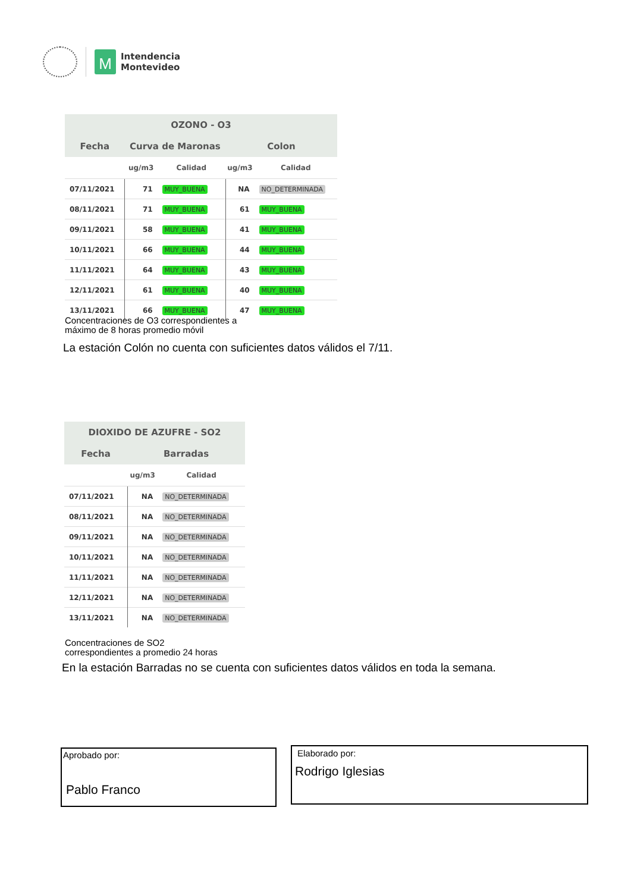M
Intendencia
Montevideo
| OZONO - O3 | | | | |
| --- | --- | --- | --- | --- |
| Fecha | Curva de Maronas | | Colon | |
| | ug/m3 | Calidad | ug/m3 | Calidad |
| 07/11/2021 | 71 | MUY_BUENA | NA | NO_DETERMINADA |
| 08/11/2021 | 71 | MUY_BUENA | 61 | MUY_BUENA |
| 09/11/2021 | 58 | MUY_BUENA | 41 | MUY_BUENA |
| 10/11/2021 | 66 | MUY_BUENA | 44 | MUY_BUENA |
| 11/11/2021 | 64 | MUY_BUENA | 43 | MUY_BUENA |
| 12/11/2021 | 61 | MUY_BUENA | 40 | MUY_BUENA |
| 13/11/2021 | 66 | MUY_BUENA | 47 | MUY_BUENA |
Concentraciones de O3 correspondientes a
máximo de 8 horas promedio móvil
La estación Colón no cuenta con suficientes datos válidos el 7/11.
| DIOXIDO DE AZUFRE - SO2 | | |
| --- | --- | --- |
| Fecha | Barradas | |
| | ug/m3 | Calidad |
| 07/11/2021 | NA | NO_DETERMINADA |
| 08/11/2021 | NA | NO_DETERMINADA |
| 09/11/2021 | NA | NO_DETERMINADA |
| 10/11/2021 | NA | NO_DETERMINADA |
| 11/11/2021 | NA | NO_DETERMINADA |
| 12/11/2021 | NA | NO_DETERMINADA |
| 13/11/2021 | NA | NO_DETERMINADA |
Concentraciones de SO2
correspondientes a promedio 24 horas
En la estación Barradas no se cuenta con suficientes datos válidos en toda la semana.
Aprobado por:
Pablo Franco
Elaborado por:
Rodrigo Iglesias